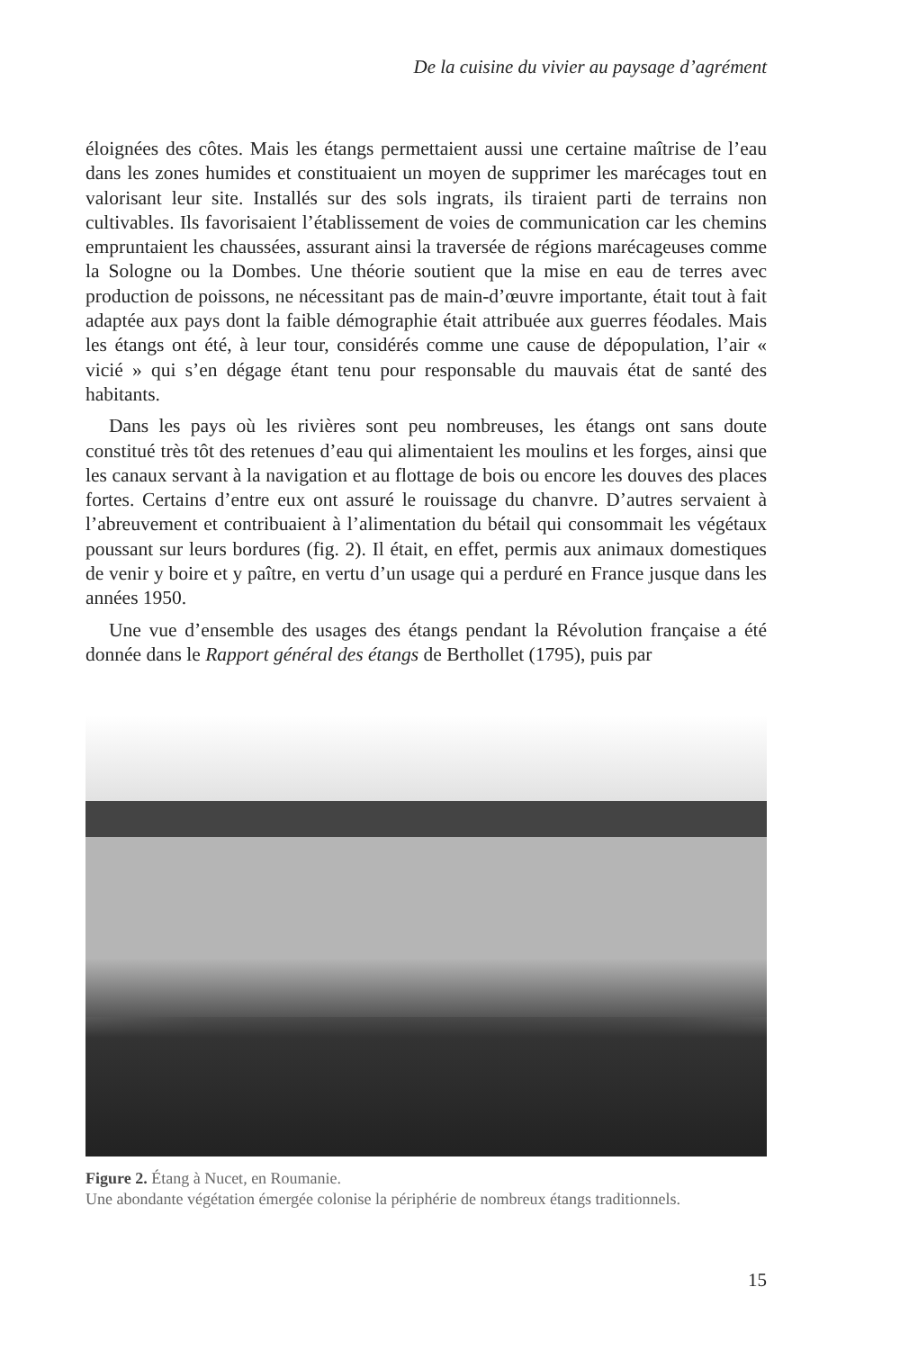De la cuisine du vivier au paysage d’agrément
éloignées des côtes. Mais les étangs permettaient aussi une certaine maîtrise de l’eau dans les zones humides et constituaient un moyen de supprimer les marécages tout en valorisant leur site. Installés sur des sols ingrats, ils tiraient parti de terrains non cultivables. Ils favorisaient l’établissement de voies de communication car les chemins empruntaient les chaussées, assurant ainsi la traversée de régions marécageuses comme la Sologne ou la Dombes. Une théorie soutient que la mise en eau de terres avec production de poissons, ne nécessitant pas de main-d’œuvre importante, était tout à fait adaptée aux pays dont la faible démographie était attribuée aux guerres féodales. Mais les étangs ont été, à leur tour, considérés comme une cause de dépopulation, l’air « vicié » qui s’en dégage étant tenu pour responsable du mauvais état de santé des habitants.
Dans les pays où les rivières sont peu nombreuses, les étangs ont sans doute constitué très tôt des retenues d’eau qui alimentaient les moulins et les forges, ainsi que les canaux servant à la navigation et au flottage de bois ou encore les douves des places fortes. Certains d’entre eux ont assuré le rouissage du chanvre. D’autres servaient à l’abreuvement et contribuaient à l’alimentation du bétail qui consommait les végétaux poussant sur leurs bordures (fig. 2). Il était, en effet, permis aux animaux domestiques de venir y boire et y paître, en vertu d’un usage qui a perduré en France jusque dans les années 1950.
Une vue d’ensemble des usages des étangs pendant la Révolution française a été donnée dans le Rapport général des étangs de Berthollet (1795), puis par
Figure 2. Étang à Nucet, en Roumanie.
Une abondante végétation émergée colonise la périphérie de nombreux étangs traditionnels.
15